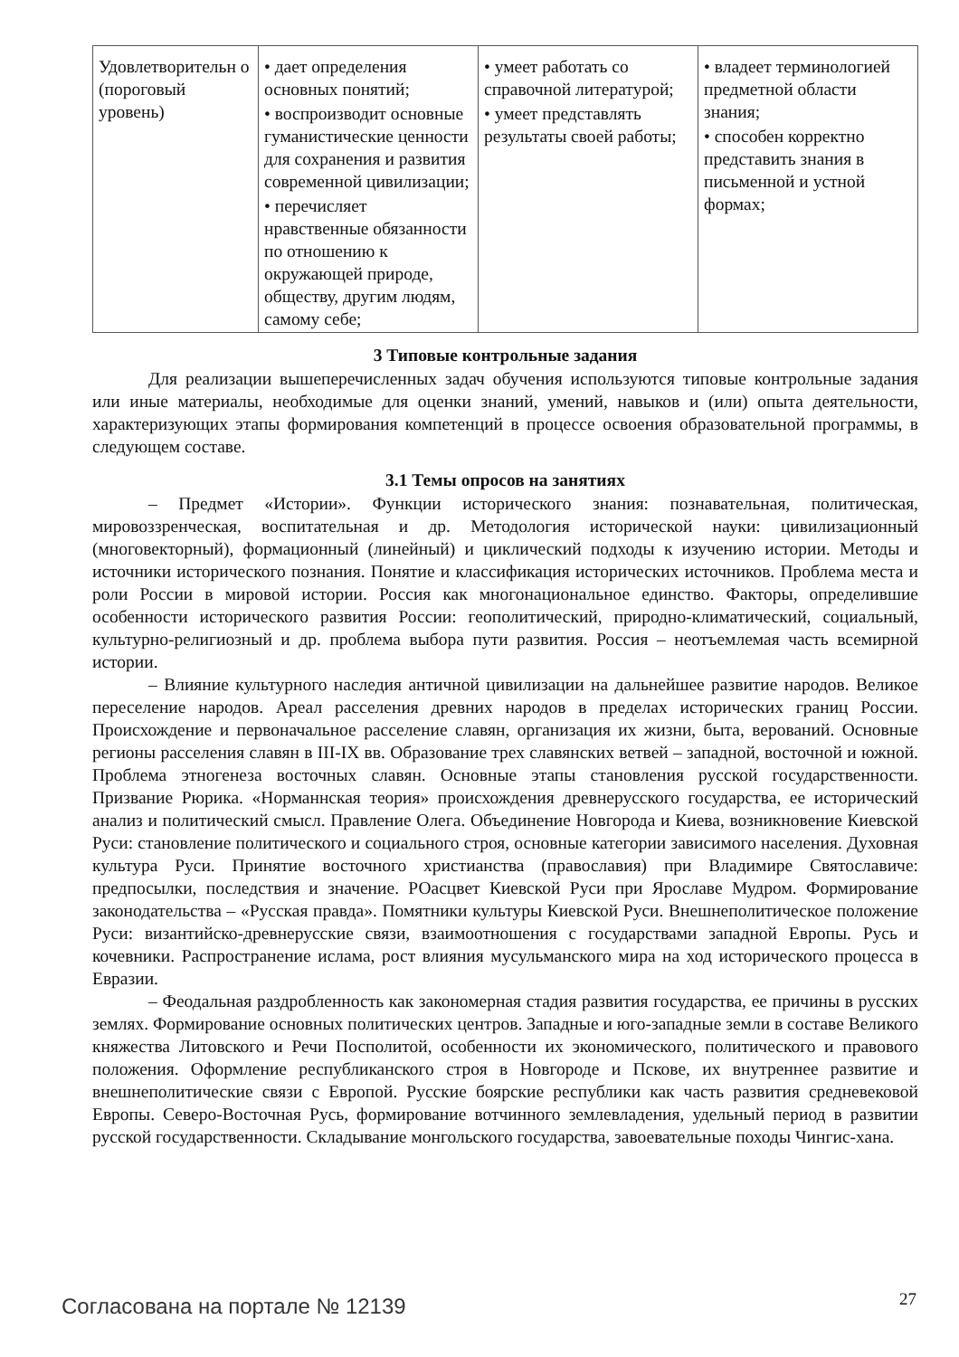| Удовлетворительн о (пороговый уровень) | • дает определения основных понятий; • воспроизводит основные гуманистические ценности для сохранения и развития современной цивилизации; • перечисляет нравственные обязанности по отношению к окружающей природе, обществу, другим людям, самому себе; | • умеет работать со справочной литературой; • умеет представлять результаты своей работы; | • владеет терминологией предметной области знания; • способен корректно представить знания в письменной и устной формах; |
3 Типовые контрольные задания
Для реализации вышеперечисленных задач обучения используются типовые контрольные задания или иные материалы, необходимые для оценки знаний, умений, навыков и (или) опыта деятельности, характеризующих этапы формирования компетенций в процессе освоения образовательной программы, в следующем составе.
3.1 Темы опросов на занятиях
– Предмет «Истории». Функции исторического знания: познавательная, политическая, мировоззренческая, воспитательная и др. Методология исторической науки: цивилизационный (многовекторный), формационный (линейный) и циклический подходы к изучению истории. Методы и источники исторического познания. Понятие и классификация исторических источников. Проблема места и роли России в мировой истории. Россия как многонациональное единство. Факторы, определившие особенности исторического развития России: геополитический, природно-климатический, социальный, культурно-религиозный и др. проблема выбора пути развития. Россия – неотъемлемая часть всемирной истории.
– Влияние культурного наследия античной цивилизации на дальнейшее развитие народов. Великое переселение народов. Ареал расселения древних народов в пределах исторических границ России. Происхождение и первоначальное расселение славян, организация их жизни, быта, верований. Основные регионы расселения славян в III-IX вв. Образование трех славянских ветвей – западной, восточной и южной. Проблема этногенеза восточных славян. Основные этапы становления русской государственности. Призвание Рюрика. «Норманнская теория» происхождения древнерусского государства, ее исторический анализ и политический смысл. Правление Олега. Объединение Новгорода и Киева, возникновение Киевской Руси: становление политического и социального строя, основные категории зависимого населения. Духовная культура Руси. Принятие восточного христианства (православия) при Владимире Святославиче: предпосылки, последствия и значение. РОасцвет Киевской Руси при Ярославе Мудром. Формирование законодательства – «Русская правда». Помятники культуры Киевской Руси. Внешнеполитическое положение Руси: византийско-древнерусские связи, взаимоотношения с государствами западной Европы. Русь и кочевники. Распространение ислама, рост влияния мусульманского мира на ход исторического процесса в Евразии.
– Феодальная раздробленность как закономерная стадия развития государства, ее причины в русских землях. Формирование основных политических центров. Западные и юго-западные земли в составе Великого княжества Литовского и Речи Посполитой, особенности их экономического, политического и правового положения. Оформление республиканского строя в Новгороде и Пскове, их внутреннее развитие и внешнеполитические связи с Европой. Русские боярские республики как часть развития средневековой Европы. Северо-Восточная Русь, формирование вотчинного землевладения, удельный период в развитии русской государственности. Складывание монгольского государства, завоевательные походы Чингис-хана.
Согласована на портале № 12139 27